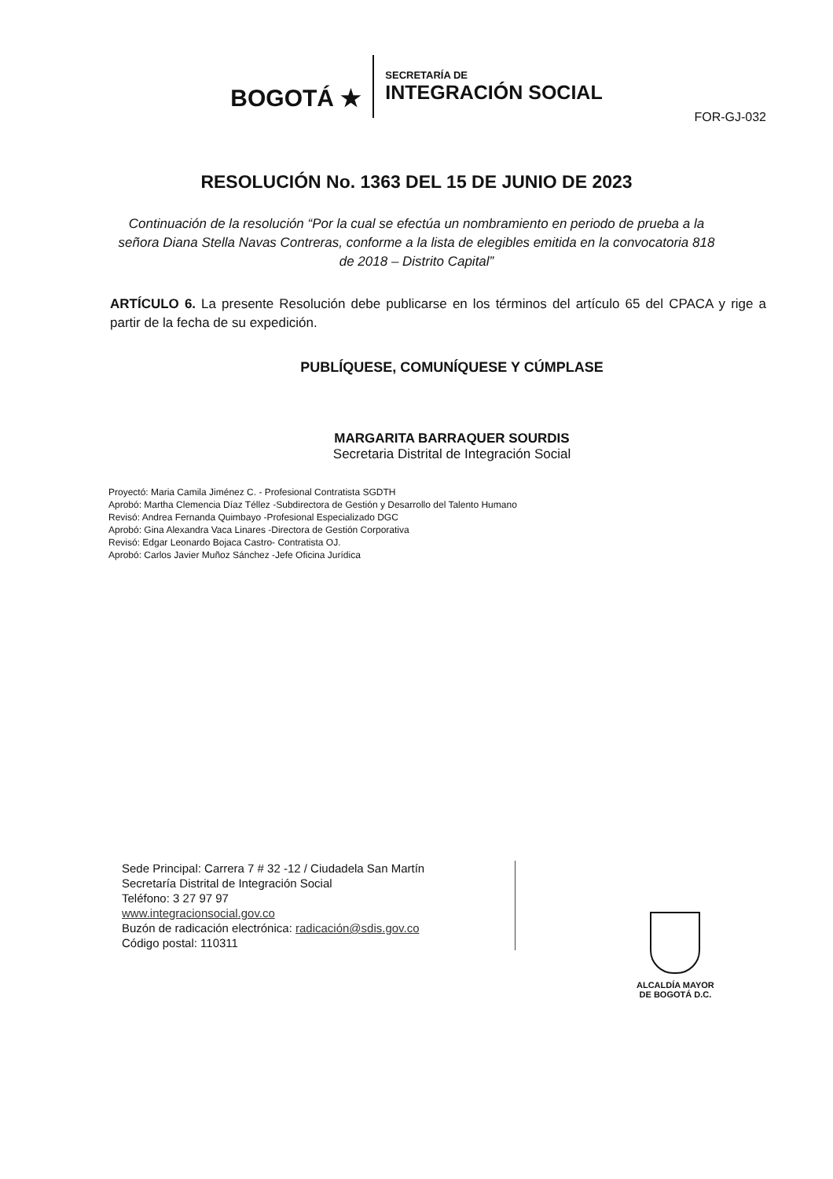BOGOTÁ ★
SECRETARÍA DE
INTEGRACIÓN SOCIAL
FOR-GJ-032
RESOLUCIÓN No. 1363 DEL 15 DE JUNIO DE 2023
Continuación de la resolución “Por la cual se efectúa un nombramiento en periodo de prueba a la señora Diana Stella Navas Contreras, conforme a la lista de elegibles emitida en la convocatoria 818 de 2018 – Distrito Capital”
ARTÍCULO 6. La presente Resolución debe publicarse en los términos del artículo 65 del CPACA y rige a partir de la fecha de su expedición.
PUBLÍQUESE, COMUNÍQUESE Y CÚMPLASE
MARGARITA BARRAQUER SOURDIS
Secretaria Distrital de Integración Social
Proyectó: Maria Camila Jiménez C. - Profesional Contratista SGDTH
Aprobó: Martha Clemencia Díaz Téllez -Subdirectora de Gestión y Desarrollo del Talento Humano
Revisó: Andrea Fernanda Quimbayo -Profesional Especializado DGC
Aprobó: Gina Alexandra Vaca Linares -Directora de Gestión Corporativa
Revisó: Edgar Leonardo Bojaca Castro- Contratista OJ.
Aprobó: Carlos Javier Muñoz Sánchez -Jefe Oficina Jurídica
Sede Principal: Carrera 7 # 32 -12 / Ciudadela San Martín
Secretaría Distrital de Integración Social
Teléfono: 3 27 97 97
www.integracionsocial.gov.co
Buzón de radicación electrónica: radicación@sdis.gov.co
Código postal: 110311
ALCALDÍA MAYOR
DE BOGOTÁ D.C.